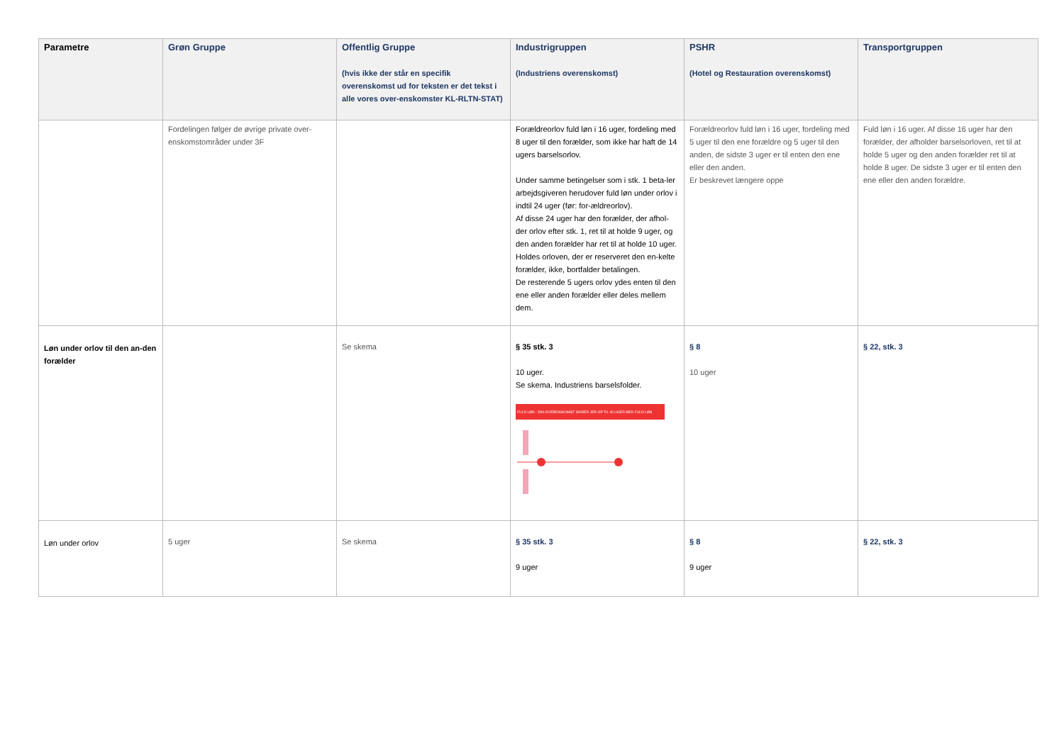| Parametre | Grøn Gruppe | Offentlig Gruppe (hvis ikke der står en specifik overenskomst ud for teksten er det tekst i alle vores over-enskomster KL-RLTN-STAT) | Industrigruppen (Industriens overenskomst) | PSHR (Hotel og Restauration overenskomst) | Transportgruppen |
| --- | --- | --- | --- | --- | --- |
| | Fordelingen følger de øvrige private over-enskomstområder under 3F | | Forældreorlov fuld løn i 16 uger, fordeling med 8 uger til den forælder, som ikke har haft de 14 ugers barselsorlov. Under samme betingelser som i stk. 1 beta-ler arbejdsgiveren herudover fuld løn under orlov i indtil 24 uger (før: for-ældreorlov). Af disse 24 uger har den forælder, der afhol-der orlov efter stk. 1, ret til at holde 9 uger, og den anden forælder har ret til at holde 10 uger. Holdes orloven, der er reserveret den en-kelte forælder, ikke, bortfalder betalingen. De resterende 5 ugers orlov ydes enten til den ene eller anden forælder eller deles mellem dem. | Forældreorlov fuld løn i 16 uger, fordeling med 5 uger til den ene forældre og 5 uger til den anden, de sidste 3 uger er til enten den ene eller den anden. Er beskrevet længere oppe | Fuld løn i 16 uger. Af disse 16 uger har den forælder, der afholder barselsorloven, ret til at holde 5 uger og den anden forælder ret til at holde 8 uger. De sidste 3 uger er til enten den ene eller den anden forældre. |
| Løn under orlov til den an-den forælder | | Se skema | § 35 stk. 3 10 uger. Se skema. Industriens barselsfolder. FULD LØN - DIN OVERENSKOMST SIKRER JER OP TIL 40 UGER MED FULD LØN | § 8 10 uger | § 22, stk. 3 |
| Løn under orlov | 5 uger | Se skema | § 35 stk. 3 9 uger | § 8 9 uger | § 22, stk. 3 |